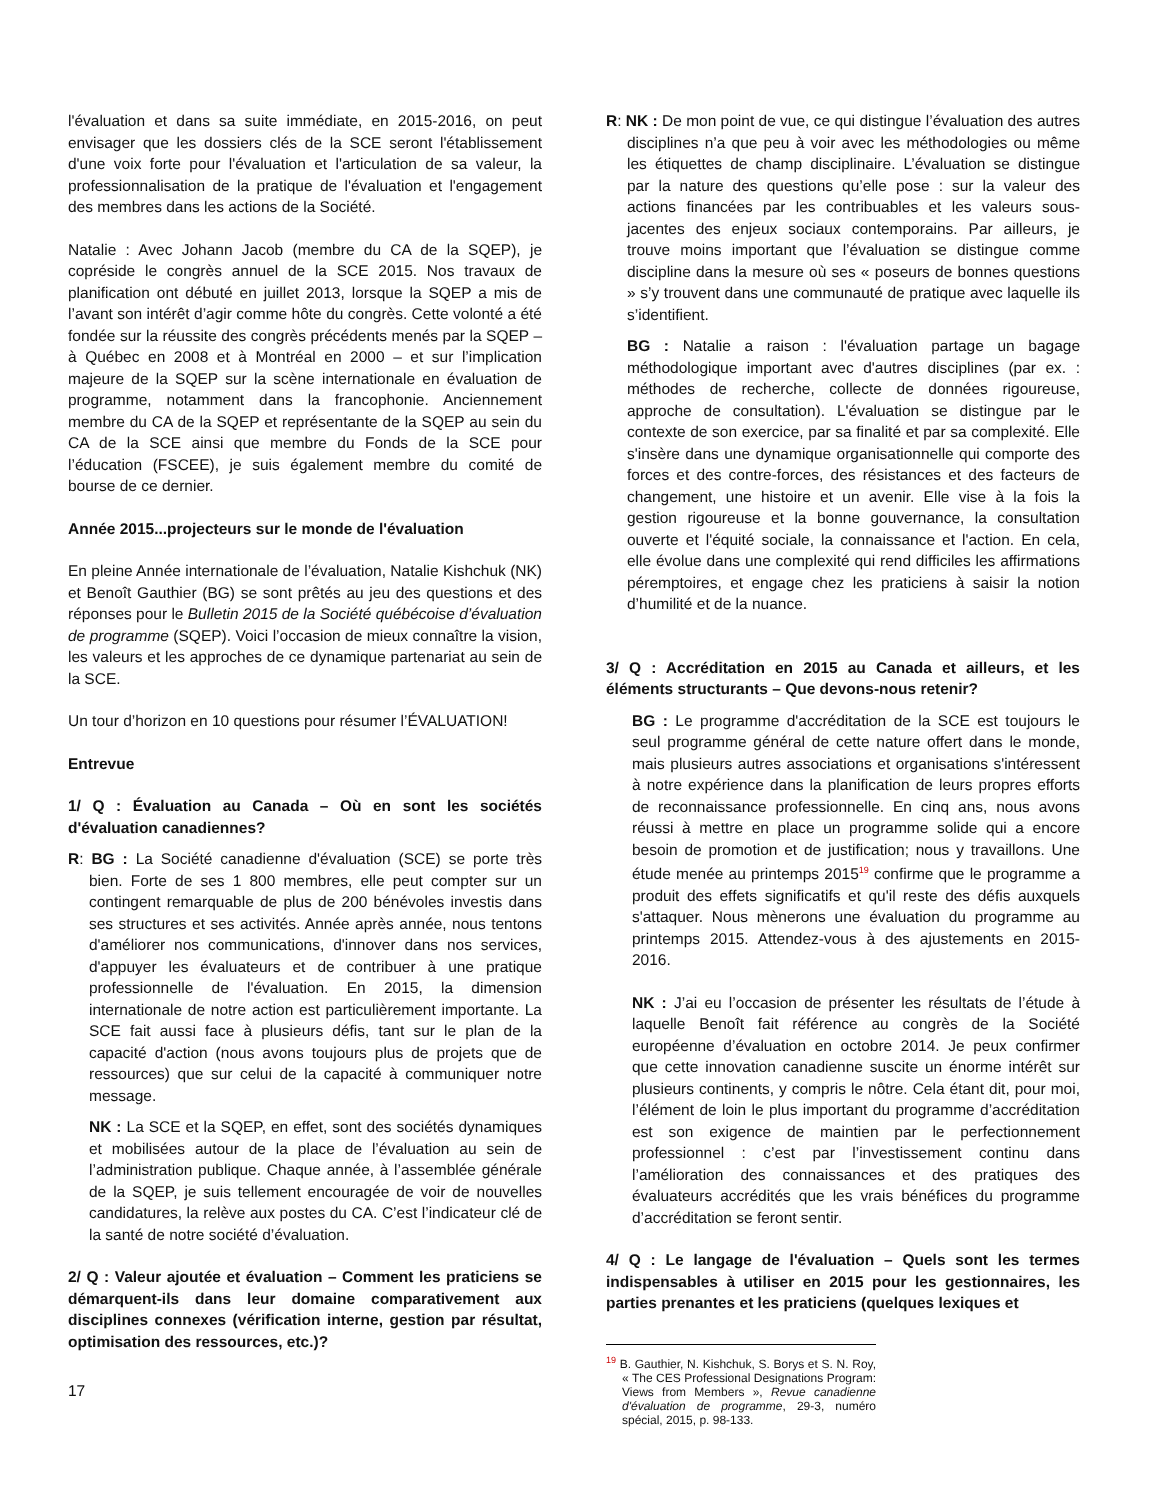l'évaluation et dans sa suite immédiate, en 2015-2016, on peut envisager que les dossiers clés de la SCE seront l'établissement d'une voix forte pour l'évaluation et l'articulation de sa valeur, la professionnalisation de la pratique de l'évaluation et l'engagement des membres dans les actions de la Société.
Natalie : Avec Johann Jacob (membre du CA de la SQEP), je copréside le congrès annuel de la SCE 2015. Nos travaux de planification ont débuté en juillet 2013, lorsque la SQEP a mis de l’avant son intérêt d’agir comme hôte du congrès. Cette volonté a été fondée sur la réussite des congrès précédents menés par la SQEP – à Québec en 2008 et à Montréal en 2000 – et sur l’implication majeure de la SQEP sur la scène internationale en évaluation de programme, notamment dans la francophonie. Anciennement membre du CA de la SQEP et représentante de la SQEP au sein du CA de la SCE ainsi que membre du Fonds de la SCE pour l’éducation (FSCEE), je suis également membre du comité de bourse de ce dernier.
Année 2015...projecteurs sur le monde de l'évaluation
En pleine Année internationale de l’évaluation, Natalie Kishchuk (NK) et Benoît Gauthier (BG) se sont prêtés au jeu des questions et des réponses pour le Bulletin 2015 de la Société québécoise d’évaluation de programme (SQEP). Voici l’occasion de mieux connaître la vision, les valeurs et les approches de ce dynamique partenariat au sein de la SCE.
Un tour d’horizon en 10 questions pour résumer l’ÉVALUATION!
Entrevue
1/ Q : Évaluation au Canada – Où en sont les sociétés d'évaluation canadiennes?
R: BG : La Société canadienne d'évaluation (SCE) se porte très bien. Forte de ses 1 800 membres, elle peut compter sur un contingent remarquable de plus de 200 bénévoles investis dans ses structures et ses activités. Année après année, nous tentons d'améliorer nos communications, d'innover dans nos services, d'appuyer les évaluateurs et de contribuer à une pratique professionnelle de l'évaluation. En 2015, la dimension internationale de notre action est particulièrement importante. La SCE fait aussi face à plusieurs défis, tant sur le plan de la capacité d'action (nous avons toujours plus de projets que de ressources) que sur celui de la capacité à communiquer notre message.
NK : La SCE et la SQEP, en effet, sont des sociétés dynamiques et mobilisées autour de la place de l’évaluation au sein de l’administration publique. Chaque année, à l’assemblée générale de la SQEP, je suis tellement encouragée de voir de nouvelles candidatures, la relève aux postes du CA. C’est l’indicateur clé de la santé de notre société d’évaluation.
2/ Q : Valeur ajoutée et évaluation – Comment les praticiens se démarquent-ils dans leur domaine comparativement aux disciplines connexes (vérification interne, gestion par résultat, optimisation des ressources, etc.)?
R: NK : De mon point de vue, ce qui distingue l’évaluation des autres disciplines n’a que peu à voir avec les méthodologies ou même les étiquettes de champ disciplinaire. L’évaluation se distingue par la nature des questions qu’elle pose : sur la valeur des actions financées par les contribuables et les valeurs sous-jacentes des enjeux sociaux contemporains. Par ailleurs, je trouve moins important que l’évaluation se distingue comme discipline dans la mesure où ses « poseurs de bonnes questions » s’y trouvent dans une communauté de pratique avec laquelle ils s’identifient.
BG : Natalie a raison : l'évaluation partage un bagage méthodologique important avec d'autres disciplines (par ex. : méthodes de recherche, collecte de données rigoureuse, approche de consultation). L'évaluation se distingue par le contexte de son exercice, par sa finalité et par sa complexité. Elle s'insère dans une dynamique organisationnelle qui comporte des forces et des contre-forces, des résistances et des facteurs de changement, une histoire et un avenir. Elle vise à la fois la gestion rigoureuse et la bonne gouvernance, la consultation ouverte et l'équité sociale, la connaissance et l'action. En cela, elle évolue dans une complexité qui rend difficiles les affirmations péremptoires, et engage chez les praticiens à saisir la notion d’humilité et de la nuance.
3/ Q : Accréditation en 2015 au Canada et ailleurs, et les éléments structurants – Que devons-nous retenir?
BG : Le programme d'accréditation de la SCE est toujours le seul programme général de cette nature offert dans le monde, mais plusieurs autres associations et organisations s'intéressent à notre expérience dans la planification de leurs propres efforts de reconnaissance professionnelle. En cinq ans, nous avons réussi à mettre en place un programme solide qui a encore besoin de promotion et de justification; nous y travaillons. Une étude menée au printemps 2015<sup>19</sup> confirme que le programme a produit des effets significatifs et qu'il reste des défis auxquels s'attaquer. Nous mènerons une évaluation du programme au printemps 2015. Attendez-vous à des ajustements en 2015-2016.
NK : J’ai eu l’occasion de présenter les résultats de l’étude à laquelle Benoît fait référence au congrès de la Société européenne d’évaluation en octobre 2014. Je peux confirmer que cette innovation canadienne suscite un énorme intérêt sur plusieurs continents, y compris le nôtre. Cela étant dit, pour moi, l’élément de loin le plus important du programme d’accréditation est son exigence de maintien par le perfectionnement professionnel : c’est par l’investissement continu dans l’amélioration des connaissances et des pratiques des évaluateurs accrédités que les vrais bénéfices du programme d’accréditation se feront sentir.
4/ Q : Le langage de l'évaluation – Quels sont les termes indispensables à utiliser en 2015 pour les gestionnaires, les parties prenantes et les praticiens (quelques lexiques et
<sup>19</sup> B. Gauthier, N. Kishchuk, S. Borys et S. N. Roy, « The CES Professional Designations Program: Views from Members », Revue canadienne d'évaluation de programme, 29-3, numéro spécial, 2015, p. 98-133.
17